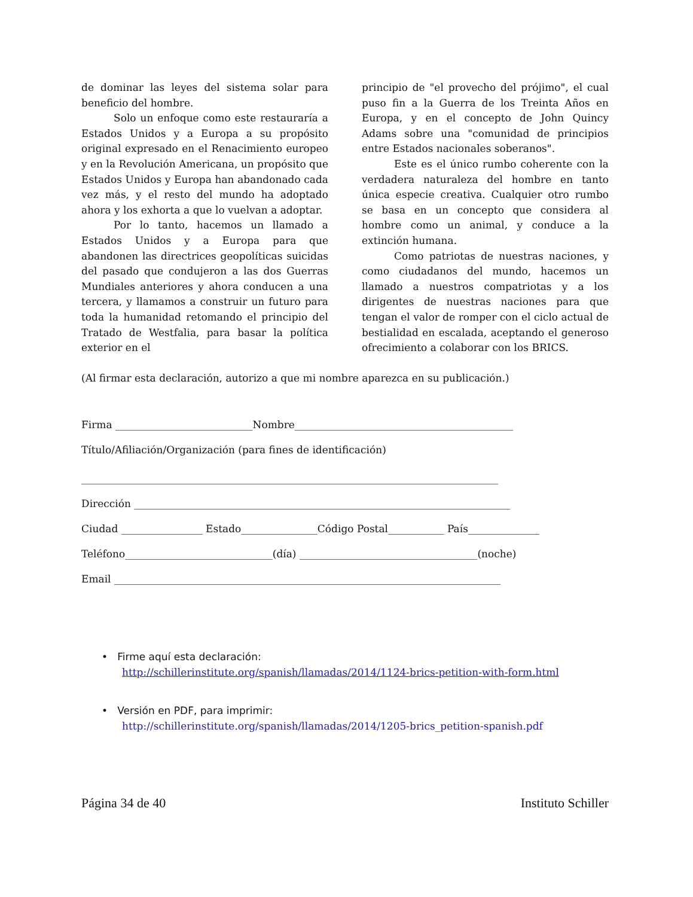de dominar las leyes del sistema solar para beneficio del hombre.
Solo un enfoque como este restauraría a Estados Unidos y a Europa a su propósito original expresado en el Renacimiento europeo y en la Revolución Americana, un propósito que Estados Unidos y Europa han abandonado cada vez más, y el resto del mundo ha adoptado ahora y los exhorta a que lo vuelvan a adoptar.
Por lo tanto, hacemos un llamado a Estados Unidos y a Europa para que abandonen las directrices geopolíticas suicidas del pasado que condujeron a las dos Guerras Mundiales anteriores y ahora conducen a una tercera, y llamamos a construir un futuro para toda la humanidad retomando el principio del Tratado de Westfalia, para basar la política exterior en el
principio de "el provecho del prójimo", el cual puso fin a la Guerra de los Treinta Años en Europa, y en el concepto de John Quincy Adams sobre una "comunidad de principios entre Estados nacionales soberanos".
Este es el único rumbo coherente con la verdadera naturaleza del hombre en tanto única especie creativa. Cualquier otro rumbo se basa en un concepto que considera al hombre como un animal, y conduce a la extinción humana.
Como patriotas de nuestras naciones, y como ciudadanos del mundo, hacemos un llamado a nuestros compatriotas y a los dirigentes de nuestras naciones para que tengan el valor de romper con el ciclo actual de bestialidad en escalada, aceptando el generoso ofrecimiento a colaborar con los BRICS.
(Al firmar esta declaración, autorizo a que mi nombre aparezca en su publicación.)
Firma ___________________________Nombre___________________________________________
Título/Afiliación/Organización (para fines de identificación)
__________________________________________________________________________________
Dirección __________________________________________________________________________
Ciudad ________________ Estado_______________Código Postal___________ País______________
Teléfono_____________________________(día) ___________________________________(noche)
Email ____________________________________________________________________________
• Firme aquí esta declaración:
http://schillerinstitute.org/spanish/llamadas/2014/1124-brics-petition-with-form.html
• Versión en PDF, para imprimir:
http://schillerinstitute.org/spanish/llamadas/2014/1205-brics_petition-spanish.pdf
Página 34 de 40 Instituto Schiller